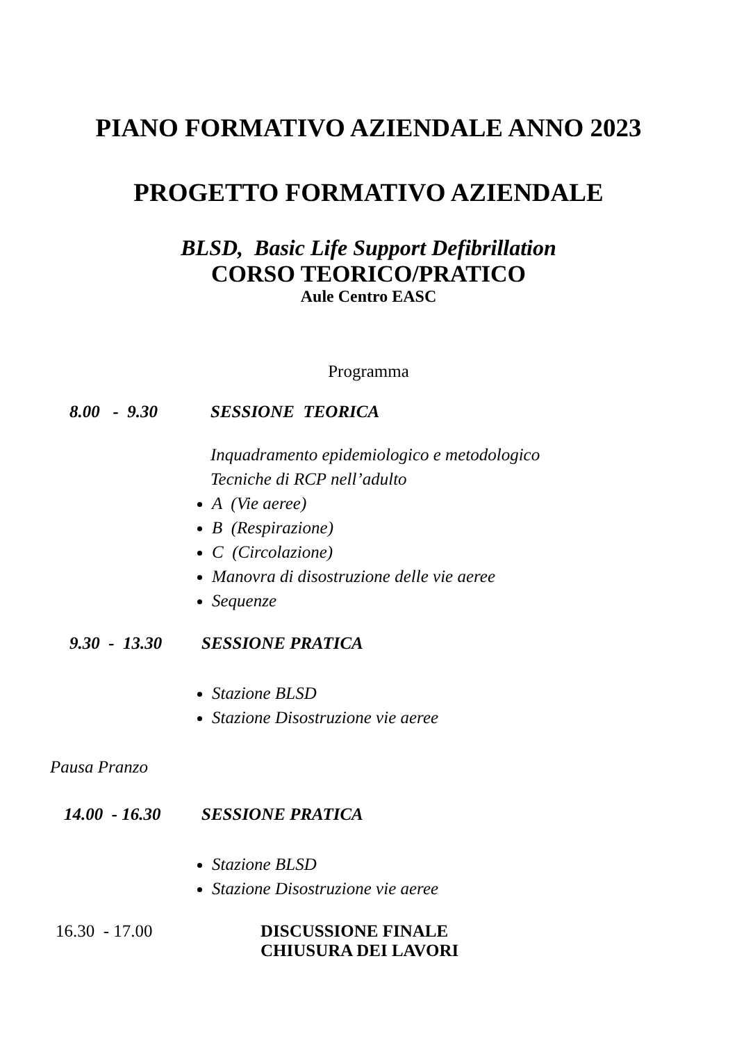PIANO FORMATIVO AZIENDALE ANNO 2023
PROGETTO FORMATIVO AZIENDALE
BLSD, Basic Life Support Defibrillation
CORSO TEORICO/PRATICO
Aule Centro EASC
Programma
8.00 - 9.30 SESSIONE TEORICA
Inquadramento epidemiologico e metodologico
Tecniche di RCP nell’adulto
A (Vie aeree)
B (Respirazione)
C (Circolazione)
Manovra di disostruzione delle vie aeree
Sequenze
9.30 - 13.30 SESSIONE PRATICA
Stazione BLSD
Stazione Disostruzione vie aeree
Pausa Pranzo
14.00 - 16.30 SESSIONE PRATICA
Stazione BLSD
Stazione Disostruzione vie aeree
16.30 - 17.00 DISCUSSIONE FINALE
CHIUSURA DEI LAVORI